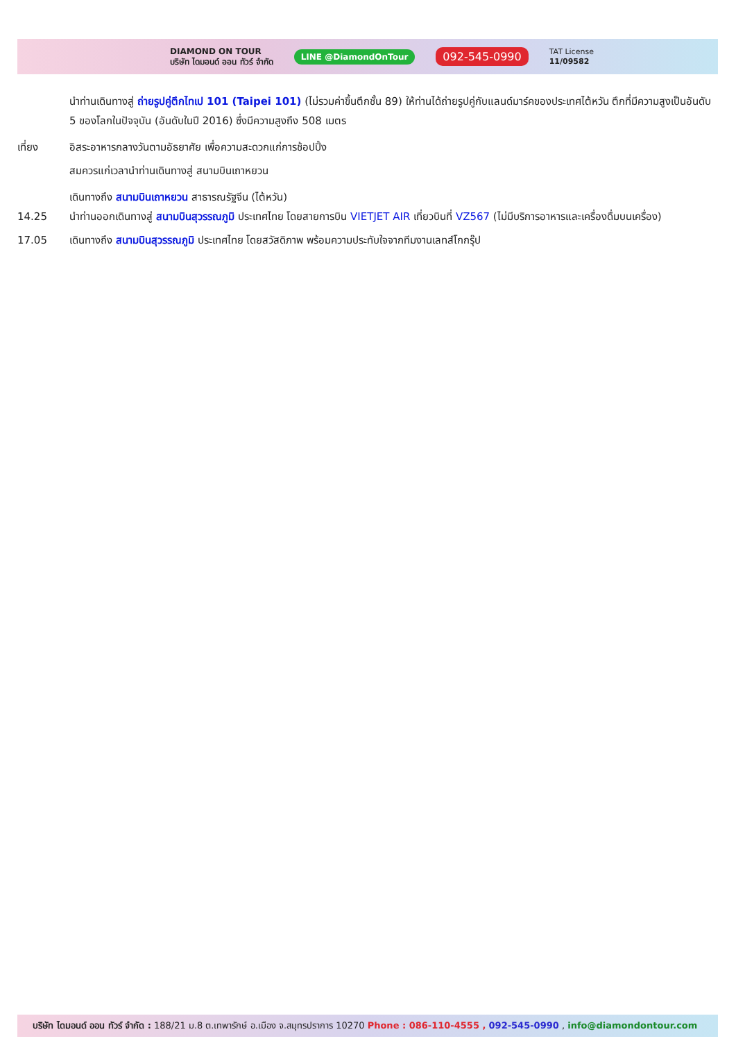DIAMOND ON TOUR
บริษัท ไดมอนด์ ออน ทัวร์ จำกัด
LINE @DiamondOnTour
092-545-0990
TAT License
11/09582
นำท่านเดินทางสู่ ถ่ายรูปคู่ตึกไทเป 101 (Taipei 101) (ไม่รวมค่าขึ้นตึกชั้น 89) ให้ท่านได้ถ่ายรูปคู่กับแลนด์มาร์คของประเทศไต้หวัน ตึกที่มีความสูงเป็นอันดับ 5 ของโลกในปัจจุบัน (อันดับในปี 2016) ซึ่งมีความสูงถึง 508 เมตร
เที่ยง อิสระอาหารกลางวันตามอัธยาศัย เพื่อความสะดวกแก่การช้อปปิ้ง
สมควรแก่เวลานำท่านเดินทางสู่ สนามบินเถาหยวน
เดินทางถึง สนามบินเถาหยวน สาธารณรัฐจีน (ไต้หวัน)
14.25 นำท่านออกเดินทางสู่ สนามบินสุวรรณภูมิ ประเทศไทย โดยสายการบิน VIETJET AIR เที่ยวบินที่ VZ567 (ไม่มีบริการอาหารและเครื่องดื่มบนเครื่อง)
17.05 เดินทางถึง สนามบินสุวรรณภูมิ ประเทศไทย โดยสวัสดิภาพ พร้อมความประทับใจจากทีมงานเลทส์โกกรุ๊ป
บริษัท ไดมอนด์ ออน ทัวร์ จำกัด : 188/21 ม.8 ต.เทพารักษ์ อ.เมือง จ.สมุทรปราการ 10270 Phone : 086-110-4555 , 092-545-0990 , info@diamondontour.com